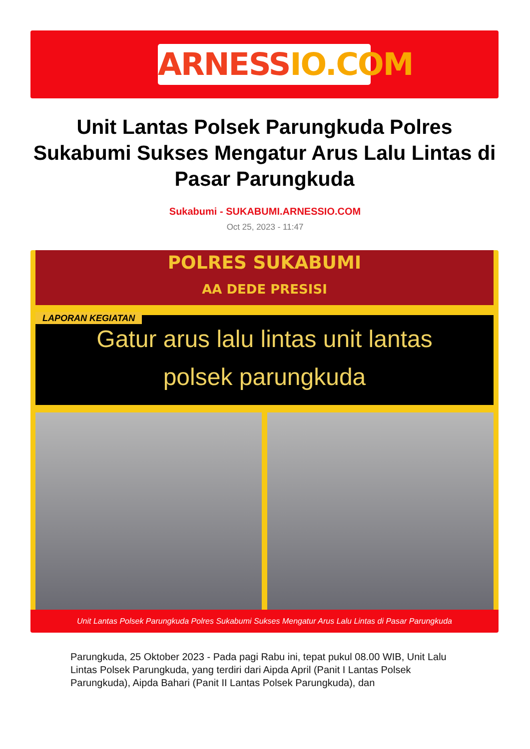ARNESSIO.COM
Unit Lantas Polsek Parungkuda Polres Sukabumi Sukses Mengatur Arus Lalu Lintas di Pasar Parungkuda
Sukabumi - SUKABUMI.ARNESSIO.COM
Oct 25, 2023 - 11:47
POLRES SUKABUMI
AA DEDE PRESISI
LAPORAN KEGIATAN
Gatur arus lalu lintas unit lantas
polsek parungkuda
Unit Lantas Polsek Parungkuda Polres Sukabumi Sukses Mengatur Arus Lalu Lintas di Pasar Parungkuda
Parungkuda, 25 Oktober 2023 - Pada pagi Rabu ini, tepat pukul 08.00 WIB, Unit Lalu Lintas Polsek Parungkuda, yang terdiri dari Aipda April (Panit I Lantas Polsek Parungkuda), Aipda Bahari (Panit II Lantas Polsek Parungkuda), dan